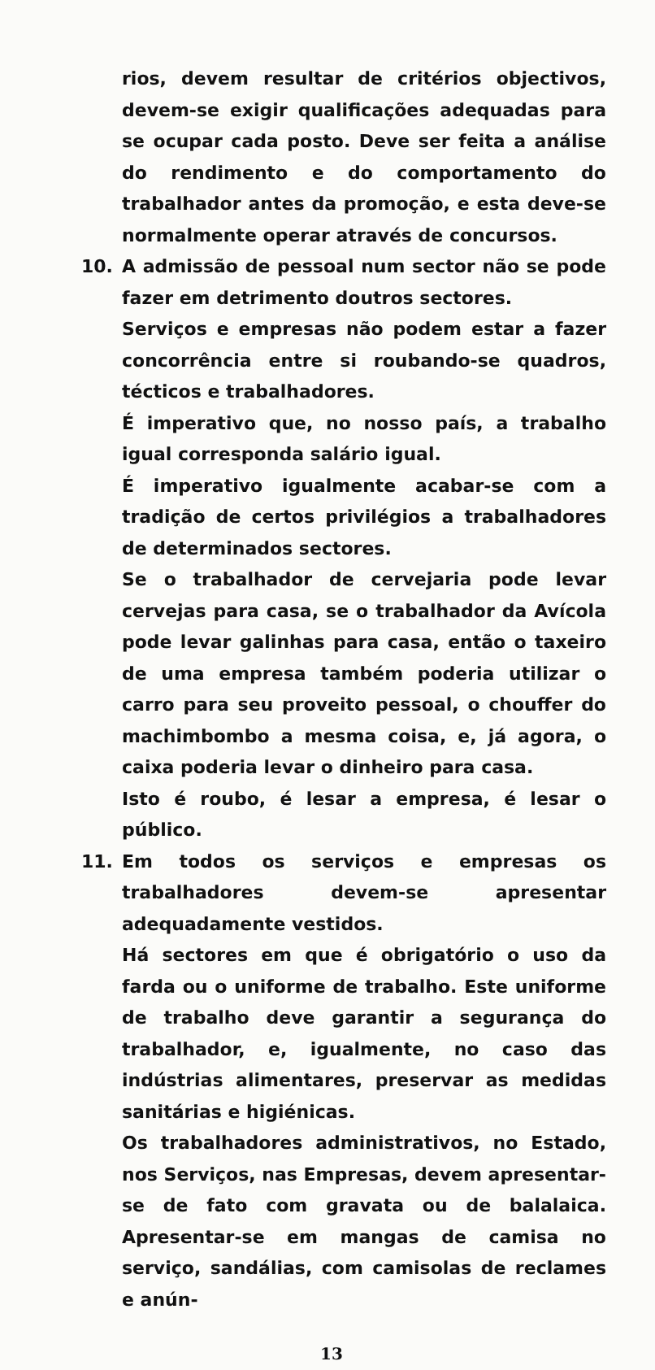rios, devem resultar de critérios objectivos, devem-se exigir qualificações adequadas para se ocupar cada posto. Deve ser feita a análise do rendimento e do comportamento do trabalhador antes da promoção, e esta deve-se normalmente operar através de concursos.
10. A admissão de pessoal num sector não se pode fazer em detrimento doutros sectores.
Serviços e empresas não podem estar a fazer concorrência entre si roubando-se quadros, técticos e trabalhadores.
É imperativo que, no nosso país, a trabalho igual corresponda salário igual.
É imperativo igualmente acabar-se com a tradição de certos privilégios a trabalhadores de determinados sectores.
Se o trabalhador de cervejaria pode levar cervejas para casa, se o trabalhador da Avícola pode levar galinhas para casa, então o taxeiro de uma empresa também poderia utilizar o carro para seu proveito pessoal, o chouffer do machimbombo a mesma coisa, e, já agora, o caixa poderia levar o dinheiro para casa.
Isto é roubo, é lesar a empresa, é lesar o público.
11. Em todos os serviços e empresas os trabalhadores devem-se apresentar adequadamente vestidos.
Há sectores em que é obrigatório o uso da farda ou o uniforme de trabalho. Este uniforme de trabalho deve garantir a segurança do trabalhador, e, igualmente, no caso das indústrias alimentares, preservar as medidas sanitárias e higiénicas.
Os trabalhadores administrativos, no Estado, nos Serviços, nas Empresas, devem apresentar-se de fato com gravata ou de balalaica. Apresentar-se em mangas de camisa no serviço, sandálias, com camisolas de reclames e anún-
13